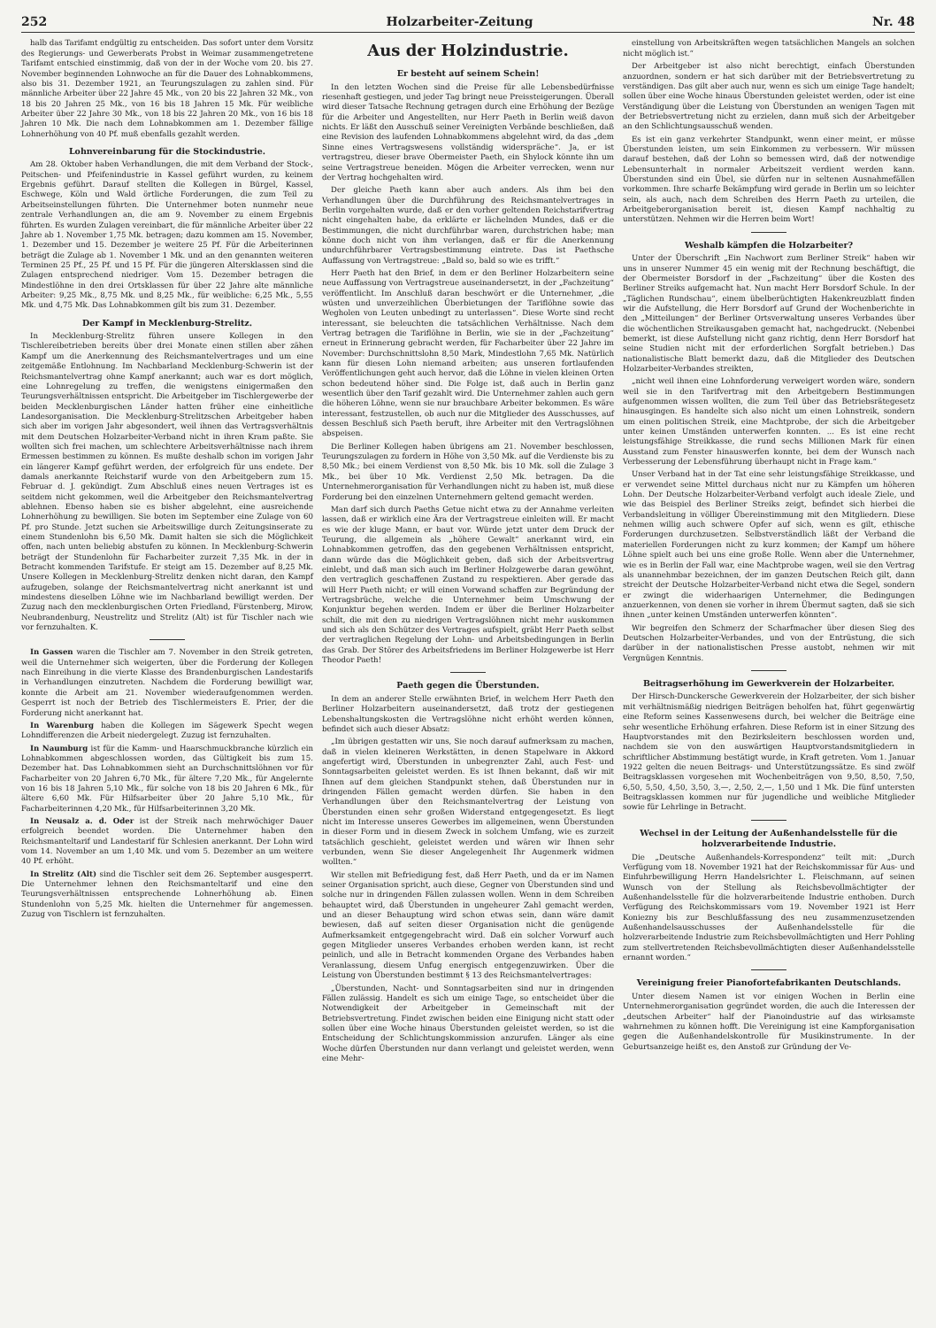252 Holzarbeiter-Zeitung Nr. 48
halb das Tarifamt endgültig zu entscheiden. Das sofort unter dem Vorsitz des Regierungs- und Gewerberats Probst in Weimar zusammengetretene Tarifamt entschied einstimmig, daß von der in der Woche vom 20. bis 27. November beginnenden Lohnwoche an für die Dauer des Lohnabkommens, also bis 31. Dezember 1921, an Teurungszulagen zu zahlen sind. Für männliche Arbeiter über 22 Jahre 45 Mk., von 20 bis 22 Jahren 32 Mk., von 18 bis 20 Jahren 25 Mk., von 16 bis 18 Jahren 15 Mk. Für weibliche Arbeiter über 22 Jahre 30 Mk., von 18 bis 22 Jahren 20 Mk., von 16 bis 18 Jahren 10 Mk. Die nach dem Lohnabkommen am 1. Dezember fällige Lohnerhöhung von 40 Pf. muß ebenfalls gezahlt werden.
Lohnvereinbarung für die Stockindustrie.
Am 28. Oktober haben Verhandlungen, die mit dem Verband der Stock-, Peitschen- und Pfeifenindustrie in Kassel geführt wurden, zu keinem Ergebnis geführt. Darauf stellten die Kollegen in Bürgel, Kassel, Eschwege, Köln und Wald örtliche Forderungen, die zum Teil zu Arbeitseinstellungen führten. Die Unternehmer boten nunmehr neue zentrale Verhandlungen an, die am 9. November zu einem Ergebnis führten. Es wurden Zulagen vereinbart, die für männliche Arbeiter über 22 Jahre ab 1. November 1,75 Mk. betragen; dazu kommen am 15. November, 1. Dezember und 15. Dezember je weitere 25 Pf. Für die Arbeiterinnen beträgt die Zulage ab 1. November 1 Mk. und an den genannten weiteren Terminen 25 Pf., 25 Pf. und 15 Pf. Für die jüngeren Altersklassen sind die Zulagen entsprechend niedriger. Vom 15. Dezember betragen die Mindestlöhne in den drei Ortsklassen für über 22 Jahre alte männliche Arbeiter: 9,25 Mk., 8,75 Mk. und 8,25 Mk., für weibliche: 6,25 Mk., 5,55 Mk. und 4,75 Mk. Das Lohnabkommen gilt bis zum 31. Dezember.
Der Kampf in Mecklenburg-Strelitz.
In Mecklenburg-Strelitz führen unsere Kollegen in den Tischlereibetrieben bereits über drei Monate einen stillen aber zähen Kampf um die Anerkennung des Reichsmantelvertrages und um eine zeitgemäße Entlohnung. Im Nachbarland Mecklenburg-Schwerin ist der Reichsmantelvertrag ohne Kampf anerkannt; auch war es dort möglich, eine Lohnregelung zu treffen, die wenigstens einigermaßen den Teurungsverhältnissen entspricht. Die Arbeitgeber im Tischlergewerbe der beiden Mecklenburgischen Länder hatten früher eine einheitliche Landesorganisation. Die Mecklenburg-Strelitzschen Arbeitgeber haben sich aber im vorigen Jahr abgesondert, weil ihnen das Vertragsverhältnis mit dem Deutschen Holzarbeiter-Verband nicht in ihren Kram paßte. Sie wollten sich frei machen, um schlechtere Arbeitsverhältnisse nach ihrem Ermessen bestimmen zu können. Es mußte deshalb schon im vorigen Jahr ein längerer Kampf geführt werden, der erfolgreich für uns endete. Der damals anerkannte Reichstarif wurde von den Arbeitgebern zum 15. Februar d. J. gekündigt. Zum Abschluß eines neuen Vertrages ist es seitdem nicht gekommen, weil die Arbeitgeber den Reichsmantelvertrag ablehnen. Ebenso haben sie es bisher abgelehnt, eine ausreichende Lohnerhöhung zu bewilligen. Sie boten im September eine Zulage von 60 Pf. pro Stunde. Jetzt suchen sie Arbeitswillige durch Zeitungsinserate zu einem Stundenlohn bis 6,50 Mk. Damit halten sie sich die Möglichkeit offen, nach unten beliebig abstufen zu können. In Mecklenburg-Schwerin beträgt der Stundenlohn für Facharbeiter zurzeit 7,35 Mk. in der in Betracht kommenden Tarifstufe. Er steigt am 15. Dezember auf 8,25 Mk. Unsere Kollegen in Mecklenburg-Strelitz denken nicht daran, den Kampf aufzugeben, solange der Reichsmantelvertrag nicht anerkannt ist und mindestens dieselben Löhne wie im Nachbarland bewilligt werden. Der Zuzug nach den mecklenburgischen Orten Friedland, Fürstenberg, Mirow, Neubrandenburg, Neustrelitz und Strelitz (Alt) ist für Tischler nach wie vor fernzuhalten. K.
In Gassen waren die Tischler am 7. November in den Streik getreten, weil die Unternehmer sich weigerten, über die Forderung der Kollegen nach Einreihung in die vierte Klasse des Brandenburgischen Landestarifs in Verhandlungen einzutreten. Nachdem die Forderung bewilligt war, konnte die Arbeit am 21. November wiederaufgenommen werden. Gesperrt ist noch der Betrieb des Tischlermeisters E. Prier, der die Forderung nicht anerkannt hat.
In Warenburg haben die Kollegen im Sägewerk Specht wegen Lohndifferenzen die Arbeit niedergelegt. Zuzug ist fernzuhalten.
In Naumburg ist für die Kamm- und Haarschmuckbranche kürzlich ein Lohnabkommen abgeschlossen worden, das Gültigkeit bis zum 15. Dezember hat. Das Lohnabkommen sieht an Durchschnittslöhnen vor für Facharbeiter von 20 Jahren 6,70 Mk., für ältere 7,20 Mk., für Angelernte von 16 bis 18 Jahren 5,10 Mk., für solche von 18 bis 20 Jahren 6 Mk., für ältere 6,60 Mk. Für Hilfsarbeiter über 20 Jahre 5,10 Mk., für Facharbeiterinnen 4,20 Mk., für Hilfsarbeiterinnen 3,20 Mk.
In Neusalz a. d. Oder ist der Streik nach mehrwöchiger Dauer erfolgreich beendet worden. Die Unternehmer haben den Reichsmanteltarif und Landestarif für Schlesien anerkannt. Der Lohn wird vom 14. November an um 1,40 Mk. und vom 5. Dezember an um weitere 40 Pf. erhöht.
In Strelitz (Alt) sind die Tischler seit dem 26. September ausgesperrt. Die Unternehmer lehnen den Reichsmanteltarif und eine den Teurungsverhältnissen entsprechende Lohnerhöhung ab. Einen Stundenlohn von 5,25 Mk. hielten die Unternehmer für angemessen. Zuzug von Tischlern ist fernzuhalten.
Aus der Holzindustrie.
Er besteht auf seinem Schein!
In den letzten Wochen sind die Preise für alle Lebensbedürfnisse riesenhaft gestiegen, und jeder Tag bringt neue Preissteigerungen. Überall wird dieser Tatsache Rechnung getragen durch eine Erhöhung der Bezüge für die Arbeiter und Angestellten, nur Herr Paeth in Berlin weiß davon nichts. Er läßt den Ausschuß seiner Vereinigten Verbände beschließen, daß eine Revision des laufenden Lohnabkommens abgelehnt wird, da das „dem Sinne eines Vertragswesens vollständig widerspräche“. Ja, er ist vertragstreu, dieser brave Obermeister Paeth, ein Shylock könnte ihn um seine Vertragstreue beneiden. Mögen die Arbeiter verrecken, wenn nur der Vertrag hochgehalten wird.
Der gleiche Paeth kann aber auch anders. Als ihm bei den Verhandlungen über die Durchführung des Reichsmantelvertrages in Berlin vorgehalten wurde, daß er den vorher geltenden Reichstarifvertrag nicht eingehalten habe, da erklärte er lächelnden Mundes, daß er die Bestimmungen, die nicht durchführbar waren, durchstrichen habe; man könne doch nicht von ihm verlangen, daß er für die Anerkennung undurchführbarer Vertragsbestimmung eintrete. Das ist Paethsche Auffassung von Vertragstreue: „Bald so, bald so wie es trifft.“
Herr Paeth hat den Brief, in dem er den Berliner Holzarbeitern seine neue Auffassung von Vertragstreue auseinandersetzt, in der „Fachzeitung“ veröffentlicht. Im Anschluß daran beschwört er die Unternehmer, „die wüsten und unverzeihlichen Überbietungen der Tariflöhne sowie das Wegholen von Leuten unbedingt zu unterlassen“. Diese Worte sind recht interessant, sie beleuchten die tatsächlichen Verhältnisse. Nach dem Vertrag betragen die Tariflöhne in Berlin, wie sie in der „Fachzeitung“ erneut in Erinnerung gebracht werden, für Facharbeiter über 22 Jahre im November: Durchschnittslohn 8,50 Mark, Mindestlohn 7,65 Mk. Natürlich kann für diesen Lohn niemand arbeiten; aus unseren fortlaufenden Veröffentlichungen geht auch hervor, daß die Löhne in vielen kleinen Orten schon bedeutend höher sind. Die Folge ist, daß auch in Berlin ganz wesentlich über den Tarif gezahlt wird. Die Unternehmer zahlen auch gern die höheren Löhne, wenn sie nur brauchbare Arbeiter bekommen. Es wäre interessant, festzustellen, ob auch nur die Mitglieder des Ausschusses, auf dessen Beschluß sich Paeth beruft, ihre Arbeiter mit den Vertragslöhnen abspeisen.
Die Berliner Kollegen haben übrigens am 21. November beschlossen, Teurungszulagen zu fordern in Höhe von 3,50 Mk. auf die Verdienste bis zu 8,50 Mk.; bei einem Verdienst von 8,50 Mk. bis 10 Mk. soll die Zulage 3 Mk., bei über 10 Mk. Verdienst 2,50 Mk. betragen. Da die Unternehmerorganisation für Verhandlungen nicht zu haben ist, muß diese Forderung bei den einzelnen Unternehmern geltend gemacht werden.
Man darf sich durch Paeths Getue nicht etwa zu der Annahme verleiten lassen, daß er wirklich eine Ära der Vertragstreue einleiten will. Er macht es wie der kluge Mann, er baut vor. Würde jetzt unter dem Druck der Teurung, die allgemein als „höhere Gewalt“ anerkannt wird, ein Lohnabkommen getroffen, das den gegebenen Verhältnissen entspricht, dann würde das die Möglichkeit geben, daß sich der Arbeitsvertrag einlebt, und daß man sich auch im Berliner Holzgewerbe daran gewöhnt, den vertraglich geschaffenen Zustand zu respektieren. Aber gerade das will Herr Paeth nicht; er will einen Vorwand schaffen zur Begründung der Vertragsbrüche, welche die Unternehmer beim Umschwung der Konjunktur begehen werden. Indem er über die Berliner Holzarbeiter schilt, die mit den zu niedrigen Vertragslöhnen nicht mehr auskommen und sich als den Schützer des Vertrages aufspielt, gräbt Herr Paeth selbst der vertraglichen Regelung der Lohn- und Arbeitsbedingungen in Berlin das Grab. Der Störer des Arbeitsfriedens im Berliner Holzgewerbe ist Herr Theodor Paeth!
Paeth gegen die Überstunden.
In dem an anderer Stelle erwähnten Brief, in welchem Herr Paeth den Berliner Holzarbeitern auseinandersetzt, daß trotz der gestiegenen Lebenshaltungskosten die Vertragslöhne nicht erhöht werden können, befindet sich auch dieser Absatz:
„Im übrigen gestatten wir uns, Sie noch darauf aufmerksam zu machen, daß in vielen kleineren Werkstätten, in denen Stapelware in Akkord angefertigt wird, Überstunden in unbegrenzter Zahl, auch Fest- und Sonntagsarbeiten geleistet werden. Es ist Ihnen bekannt, daß wir mit Ihnen auf dem gleichen Standpunkt stehen, daß Überstunden nur in dringenden Fällen gemacht werden dürfen. Sie haben in den Verhandlungen über den Reichsmantelvertrag der Leistung von Überstunden einen sehr großen Widerstand entgegengesetzt. Es liegt nicht im Interesse unseres Gewerbes im allgemeinen, wenn Überstunden in dieser Form und in diesem Zweck in solchem Umfang, wie es zurzeit tatsächlich geschieht, geleistet werden und wären wir Ihnen sehr verbunden, wenn Sie dieser Angelegenheit Ihr Augenmerk widmen wollten.“
Wir stellen mit Befriedigung fest, daß Herr Paeth, und da er im Namen seiner Organisation spricht, auch diese, Gegner von Überstunden sind und solche nur in dringenden Fällen zulassen wollen. Wenn in dem Schreiben behauptet wird, daß Überstunden in ungeheurer Zahl gemacht werden, und an dieser Behauptung wird schon etwas sein, dann wäre damit bewiesen, daß auf seiten dieser Organisation nicht die genügende Aufmerksamkeit entgegengebracht wird. Daß ein solcher Vorwurf auch gegen Mitglieder unseres Verbandes erhoben werden kann, ist recht peinlich, und alle in Betracht kommenden Organe des Verbandes haben Veranlassung, diesem Unfug energisch entgegenzuwirken. Über die Leistung von Überstunden bestimmt § 13 des Reichsmantelvertrages:
„Überstunden, Nacht- und Sonntagsarbeiten sind nur in dringenden Fällen zulässig. Handelt es sich um einige Tage, so entscheidet über die Notwendigkeit der Arbeitgeber in Gemeinschaft mit der Betriebsvertretung. Findet zwischen beiden eine Einigung nicht statt oder sollen über eine Woche hinaus Überstunden geleistet werden, so ist die Entscheidung der Schlichtungskommission anzurufen. Länger als eine Woche dürfen Überstunden nur dann verlangt und geleistet werden, wenn eine Mehr-
einstellung von Arbeitskräften wegen tatsächlichen Mangels an solchen nicht möglich ist.“
Der Arbeitgeber ist also nicht berechtigt, einfach Überstunden anzuordnen, sondern er hat sich darüber mit der Betriebsvertretung zu verständigen. Das gilt aber auch nur, wenn es sich um einige Tage handelt; sollen über eine Woche hinaus Überstunden geleistet werden, oder ist eine Verständigung über die Leistung von Überstunden an wenigen Tagen mit der Betriebsvertretung nicht zu erzielen, dann muß sich der Arbeitgeber an den Schlichtungsausschuß wenden.
Es ist ein ganz verkehrter Standpunkt, wenn einer meint, er müsse Überstunden leisten, um sein Einkommen zu verbessern. Wir müssen darauf bestehen, daß der Lohn so bemessen wird, daß der notwendige Lebensunterhalt in normaler Arbeitszeit verdient werden kann. Überstunden sind ein Übel, sie dürfen nur in seltenen Ausnahmefällen vorkommen. Ihre scharfe Bekämpfung wird gerade in Berlin um so leichter sein, als auch, nach dem Schreiben des Herrn Paeth zu urteilen, die Arbeitgeberorganisation bereit ist, diesen Kampf nachhaltig zu unterstützen. Nehmen wir die Herren beim Wort!
Weshalb kämpfen die Holzarbeiter?
Unter der Überschrift „Ein Nachwort zum Berliner Streik“ haben wir uns in unserer Nummer 45 ein wenig mit der Rechnung beschäftigt, die der Obermeister Borsdorf in der „Fachzeitung“ über die Kosten des Berliner Streiks aufgemacht hat. Nun macht Herr Borsdorf Schule. In der „Täglichen Rundschau“, einem übelberüchtigten Hakenkreuzblatt finden wir die Aufstellung, die Herr Borsdorf auf Grund der Wochenberichte in den „Mitteilungen“ der Berliner Ortsverwaltung unseres Verbandes über die wöchentlichen Streikausgaben gemacht hat, nachgedruckt. (Nebenbei bemerkt, ist diese Aufstellung nicht ganz richtig, denn Herr Borsdorf hat seine Studien nicht mit der erforderlichen Sorgfalt betrieben.) Das nationalistische Blatt bemerkt dazu, daß die Mitglieder des Deutschen Holzarbeiter-Verbandes streikten,
„nicht weil ihnen eine Lohnforderung verweigert worden wäre, sondern weil sie in den Tarifvertrag mit den Arbeitgebern Bestimmungen aufgenommen wissen wollten, die zum Teil über das Betriebsrätegesetz hinausgingen. Es handelte sich also nicht um einen Lohnstreik, sondern um einen politischen Streik, eine Machtprobe, der sich die Arbeitgeber unter keinen Umständen unterwerfen konnten. ... Es ist eine recht leistungsfähige Streikkasse, die rund sechs Millionen Mark für einen Ausstand zum Fenster hinauswerfen konnte, bei dem der Wunsch nach Verbesserung der Lebensführung überhaupt nicht in Frage kam.“
Unser Verband hat in der Tat eine sehr leistungsfähige Streikkasse, und er verwendet seine Mittel durchaus nicht nur zu Kämpfen um höheren Lohn. Der Deutsche Holzarbeiter-Verband verfolgt auch ideale Ziele, und wie das Beispiel des Berliner Streiks zeigt, befindet sich hierbei die Verbandsleitung in völliger Übereinstimmung mit den Mitgliedern. Diese nehmen willig auch schwere Opfer auf sich, wenn es gilt, ethische Forderungen durchzusetzen. Selbstverständlich läßt der Verband die materiellen Forderungen nicht zu kurz kommen; der Kampf um höhere Löhne spielt auch bei uns eine große Rolle. Wenn aber die Unternehmer, wie es in Berlin der Fall war, eine Machtprobe wagen, weil sie den Vertrag als unannehmbar bezeichnen, der im ganzen Deutschen Reich gilt, dann streicht der Deutsche Holzarbeiter-Verband nicht etwa die Segel, sondern er zwingt die widerhaarigen Unternehmer, die Bedingungen anzuerkennen, von denen sie vorher in ihrem Übermut sagten, daß sie sich ihnen „unter keinen Umständen unterwerfen könnten“.
Wir begreifen den Schmerz der Scharfmacher über diesen Sieg des Deutschen Holzarbeiter-Verbandes, und von der Entrüstung, die sich darüber in der nationalistischen Presse austobt, nehmen wir mit Vergnügen Kenntnis.
Beitragserhöhung im Gewerkverein der Holzarbeiter.
Der Hirsch-Dunckersche Gewerkverein der Holzarbeiter, der sich bisher mit verhältnismäßig niedrigen Beiträgen beholfen hat, führt gegenwärtig eine Reform seines Kassenwesens durch, bei welcher die Beiträge eine sehr wesentliche Erhöhung erfahren. Diese Reform ist in einer Sitzung des Hauptvorstandes mit den Bezirksleitern beschlossen worden und, nachdem sie von den auswärtigen Hauptvorstandsmitgliedern in schriftlicher Abstimmung bestätigt wurde, in Kraft getreten. Vom 1. Januar 1922 gelten die neuen Beitrags- und Unterstützungssätze. Es sind zwölf Beitragsklassen vorgesehen mit Wochenbeiträgen von 9,50, 8,50, 7,50, 6,50, 5,50, 4,50, 3,50, 3,—, 2,50, 2,—, 1,50 und 1 Mk. Die fünf untersten Beitragsklassen kommen nur für jugendliche und weibliche Mitglieder sowie für Lehrlinge in Betracht.
Wechsel in der Leitung der Außenhandelsstelle für die holzverarbeitende Industrie.
Die „Deutsche Außenhandels-Korrespondenz“ teilt mit: „Durch Verfügung vom 18. November 1921 hat der Reichskommissar für Aus- und Einfuhrbewilligung Herrn Handelsrichter L. Fleischmann, auf seinen Wunsch von der Stellung als Reichsbevollmächtigter der Außenhandelsstelle für die holzverarbeitende Industrie enthoben. Durch Verfügung des Reichskommissars vom 19. November 1921 ist Herr Koniezny bis zur Beschlußfassung des neu zusammenzusetzenden Außenhandelsausschusses der Außenhandelsstelle für die holzverarbeitende Industrie zum Reichsbevollmächtigten und Herr Pohling zum stellvertretenden Reichsbevollmächtigten dieser Außenhandelsstelle ernannt worden.“
Vereinigung freier Pianofortefabrikanten Deutschlands.
Unter diesem Namen ist vor einigen Wochen in Berlin eine Unternehmerorganisation gegründet worden, die auch die Interessen der „deutschen Arbeiter“ half der Pianoindustrie auf das wirksamste wahrnehmen zu können hofft. Die Vereinigung ist eine Kampforganisation gegen die Außenhandelskontrolle für Musikinstrumente. In der Geburtsanzeige heißt es, den Anstoß zur Gründung der Ve-